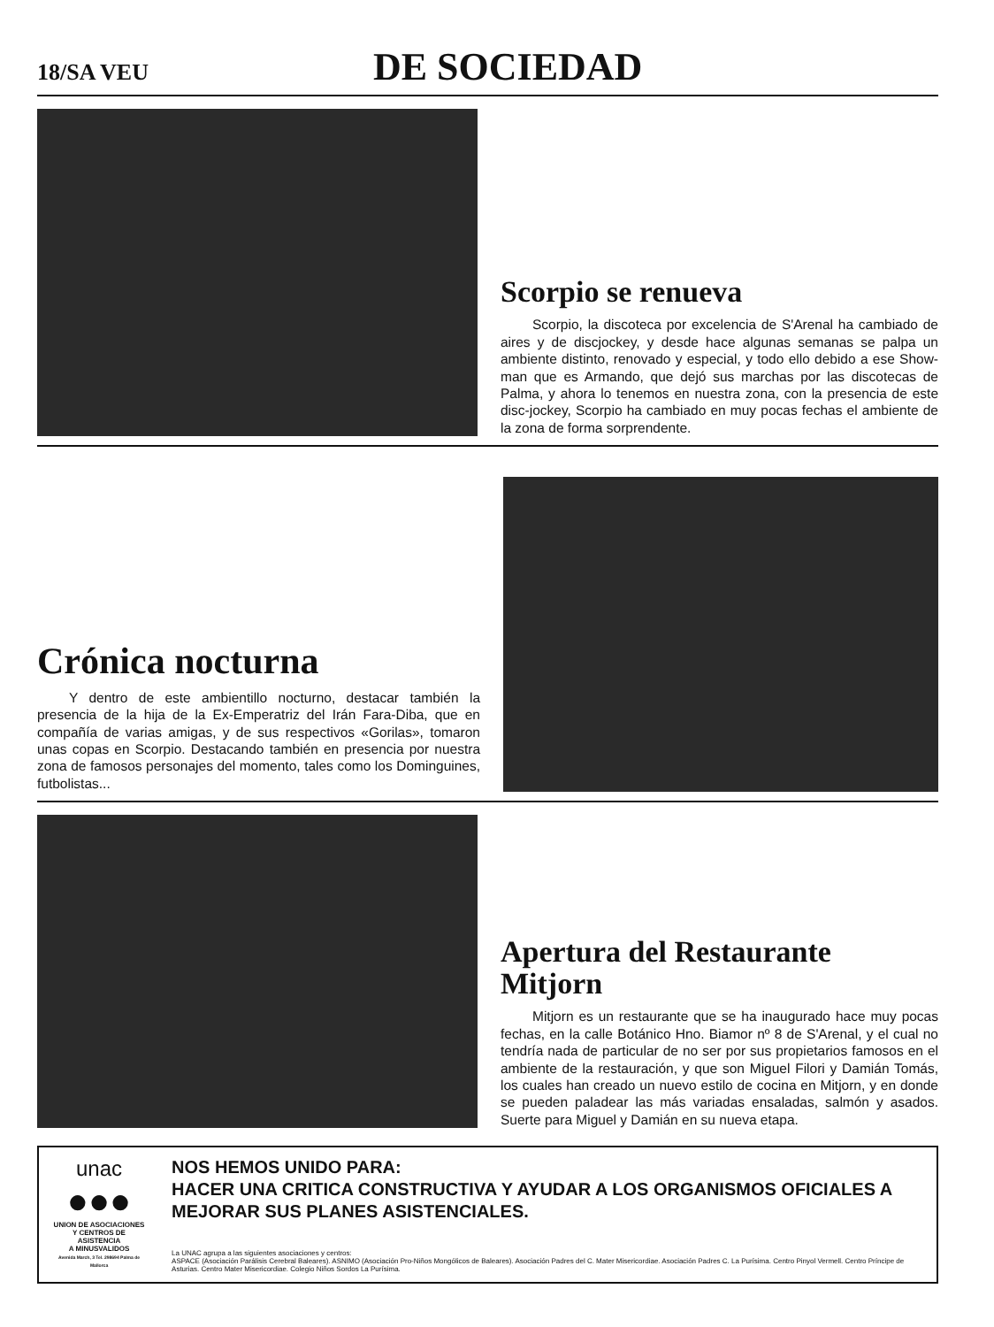18/SA VEU
DE SOCIEDAD
Scorpio se renueva
Scorpio, la discoteca por excelencia de S'Arenal ha cambiado de aires y de discjockey, y desde hace algunas semanas se palpa un ambiente distinto, renovado y especial, y todo ello debido a ese Show-man que es Armando, que dejó sus marchas por las discotecas de Palma, y ahora lo tenemos en nuestra zona, con la presencia de este disc-jockey, Scorpio ha cambiado en muy pocas fechas el ambiente de la zona de forma sorprendente.
Crónica nocturna
Y dentro de este ambientillo nocturno, destacar también la presencia de la hija de la Ex-Emperatriz del Irán Fara-Diba, que en compañía de varias amigas, y de sus respectivos «Gorilas», tomaron unas copas en Scorpio. Destacando también en presencia por nuestra zona de famosos personajes del momento, tales como los Dominguines, futbolistas...
Apertura del Restaurante Mitjorn
Mitjorn es un restaurante que se ha inaugurado hace muy pocas fechas, en la calle Botánico Hno. Biamor nº 8 de S'Arenal, y el cual no tendría nada de particular de no ser por sus propietarios famosos en el ambiente de la restauración, y que son Miguel Filori y Damián Tomás, los cuales han creado un nuevo estilo de cocina en Mitjorn, y en donde se pueden paladear las más variadas ensaladas, salmón y asados. Suerte para Miguel y Damián en su nueva etapa.
unac
●●●
UNION DE ASOCIACIONES
Y CENTROS DE ASISTENCIA
A MINUSVALIDOS
Avenida March, 3 Tel. 298694 Palma de Mallorca
NOS HEMOS UNIDO PARA:
HACER UNA CRITICA CONSTRUCTIVA Y AYUDAR A LOS ORGANISMOS OFICIALES A MEJORAR SUS PLANES ASISTENCIALES.
La UNAC agrupa a las siguientes asociaciones y centros:
ASPACE (Asociación Parálisis Cerebral Baleares). ASNIMO (Asociación Pro-Niños Mongólicos de Baleares). Asociación Padres del C. Mater Misericordiae. Asociación Padres C. La Purísima. Centro Pinyol Vermell. Centro Príncipe de Asturias. Centro Mater Misericordiae. Colegio Niños Sordos La Purísima.